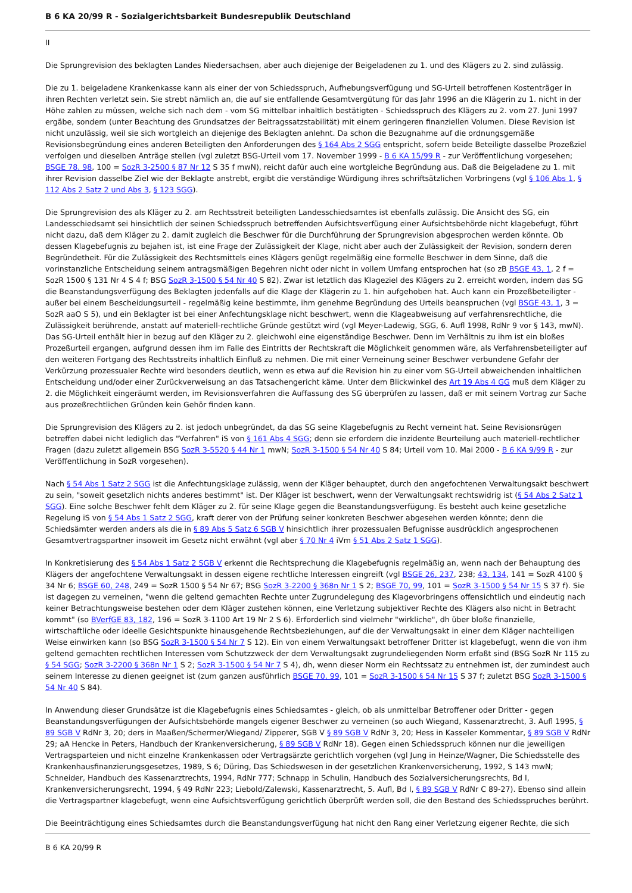B 6 KA 20/99 R - Sozialgerichtsbarkeit Bundesrepublik Deutschland
II
Die Sprungrevision des beklagten Landes Niedersachsen, aber auch diejenige der Beigeladenen zu 1. und des Klägers zu 2. sind zulässig.
Die zu 1. beigeladene Krankenkasse kann als einer der von Schiedsspruch, Aufhebungsverfügung und SG-Urteil betroffenen Kostenträger in ihren Rechten verletzt sein. Sie strebt nämlich an, die auf sie entfallende Gesamtvergütung für das Jahr 1996 an die Klägerin zu 1. nicht in der Höhe zahlen zu müssen, welche sich nach dem - vom SG mittelbar inhaltlich bestätigten - Schiedsspruch des Klägers zu 2. vom 27. Juni 1997 ergäbe, sondern (unter Beachtung des Grundsatzes der Beitragssatzstabilität) mit einem geringeren finanziellen Volumen. Diese Revision ist nicht unzulässig, weil sie sich wortgleich an diejenige des Beklagten anlehnt. Da schon die Bezugnahme auf die ordnungsgemäße Revisionsbegründung eines anderen Beteiligten den Anforderungen des § 164 Abs 2 SGG entspricht, sofern beide Beteiligte dasselbe Prozeßziel verfolgen und dieselben Anträge stellen (vgl zuletzt BSG-Urteil vom 17. November 1999 - B 6 KA 15/99 R - zur Veröffentlichung vorgesehen; BSGE 78, 98, 100 = SozR 3-2500 § 87 Nr 12 S 35 f mwN), reicht dafür auch eine wortgleiche Begründung aus. Daß die Beigeladene zu 1. mit ihrer Revision dasselbe Ziel wie der Beklagte anstrebt, ergibt die verständige Würdigung ihres schriftsätzlichen Vorbringens (vgl § 106 Abs 1, § 112 Abs 2 Satz 2 und Abs 3, § 123 SGG).
Die Sprungrevision des als Kläger zu 2. am Rechtsstreit beteiligten Landesschiedsamtes ist ebenfalls zulässig. Die Ansicht des SG, ein Landesschiedsamt sei hinsichtlich der seinen Schiedsspruch betreffenden Aufsichtsverfügung einer Aufsichtsbehörde nicht klagebefugt, führt nicht dazu, daß dem Kläger zu 2. damit zugleich die Beschwer für die Durchführung der Sprungrevision abgesprochen werden könnte. Ob dessen Klagebefugnis zu bejahen ist, ist eine Frage der Zulässigkeit der Klage, nicht aber auch der Zulässigkeit der Revision, sondern deren Begründetheit. Für die Zulässigkeit des Rechtsmittels eines Klägers genügt regelmäßig eine formelle Beschwer in dem Sinne, daß die vorinstanzliche Entscheidung seinem antragsmäßigen Begehren nicht oder nicht in vollem Umfang entsprochen hat (so zB BSGE 43, 1, 2 f = SozR 1500 § 131 Nr 4 S 4 f; BSG SozR 3-1500 § 54 Nr 40 S 82). Zwar ist letztlich das Klageziel des Klägers zu 2. erreicht worden, indem das SG die Beanstandungsverfügung des Beklagten jedenfalls auf die Klage der Klägerin zu 1. hin aufgehoben hat. Auch kann ein Prozeßbeteiligter - außer bei einem Bescheidungsurteil - regelmäßig keine bestimmte, ihm genehme Begründung des Urteils beanspruchen (vgl BSGE 43, 1, 3 = SozR aaO S 5), und ein Beklagter ist bei einer Anfechtungsklage nicht beschwert, wenn die Klageabweisung auf verfahrensrechtliche, die Zulässigkeit berührende, anstatt auf materiell-rechtliche Gründe gestützt wird (vgl Meyer-Ladewig, SGG, 6. Aufl 1998, RdNr 9 vor § 143, mwN). Das SG-Urteil enthält hier in bezug auf den Kläger zu 2. gleichwohl eine eigenständige Beschwer. Denn im Verhältnis zu ihm ist ein bloßes Prozeßurteil ergangen, aufgrund dessen ihm im Falle des Eintritts der Rechtskraft die Möglichkeit genommen wäre, als Verfahrensbeteiligter auf den weiteren Fortgang des Rechtsstreits inhaltlich Einfluß zu nehmen. Die mit einer Verneinung seiner Beschwer verbundene Gefahr der Verkürzung prozessualer Rechte wird besonders deutlich, wenn es etwa auf die Revision hin zu einer vom SG-Urteil abweichenden inhaltlichen Entscheidung und/oder einer Zurückverweisung an das Tatsachengericht käme. Unter dem Blickwinkel des Art 19 Abs 4 GG muß dem Kläger zu 2. die Möglichkeit eingeräumt werden, im Revisionsverfahren die Auffassung des SG überprüfen zu lassen, daß er mit seinem Vortrag zur Sache aus prozeßrechtlichen Gründen kein Gehör finden kann.
Die Sprungrevision des Klägers zu 2. ist jedoch unbegründet, da das SG seine Klagebefugnis zu Recht verneint hat. Seine Revisionsrügen betreffen dabei nicht lediglich das "Verfahren" iS von § 161 Abs 4 SGG; denn sie erfordern die inzidente Beurteilung auch materiell-rechtlicher Fragen (dazu zuletzt allgemein BSG SozR 3-5520 § 44 Nr 1 mwN; SozR 3-1500 § 54 Nr 40 S 84; Urteil vom 10. Mai 2000 - B 6 KA 9/99 R - zur Veröffentlichung in SozR vorgesehen).
Nach § 54 Abs 1 Satz 2 SGG ist die Anfechtungsklage zulässig, wenn der Kläger behauptet, durch den angefochtenen Verwaltungsakt beschwert zu sein, "soweit gesetzlich nichts anderes bestimmt" ist. Der Kläger ist beschwert, wenn der Verwaltungsakt rechtswidrig ist (§ 54 Abs 2 Satz 1 SGG). Eine solche Beschwer fehlt dem Kläger zu 2. für seine Klage gegen die Beanstandungsverfügung. Es besteht auch keine gesetzliche Regelung iS von § 54 Abs 1 Satz 2 SGG, kraft derer von der Prüfung seiner konkreten Beschwer abgesehen werden könnte; denn die Schiedsämter werden anders als die in § 89 Abs 5 Satz 6 SGB V hinsichtlich ihrer prozessualen Befugnisse ausdrücklich angesprochenen Gesamtvertragspartner insoweit im Gesetz nicht erwähnt (vgl aber § 70 Nr 4 iVm § 51 Abs 2 Satz 1 SGG).
In Konkretisierung des § 54 Abs 1 Satz 2 SGB V erkennt die Rechtsprechung die Klagebefugnis regelmäßig an, wenn nach der Behauptung des Klägers der angefochtene Verwaltungsakt in dessen eigene rechtliche Interessen eingreift (vgl BSGE 26, 237, 238; 43, 134, 141 = SozR 4100 § 34 Nr 6; BSGE 60, 248, 249 = SozR 1500 § 54 Nr 67; BSG SozR 3-2200 § 368n Nr 1 S 2; BSGE 70, 99, 101 = SozR 3-1500 § 54 Nr 15 S 37 f). Sie ist dagegen zu verneinen, "wenn die geltend gemachten Rechte unter Zugrundelegung des Klagevorbringens offensichtlich und eindeutig nach keiner Betrachtungsweise bestehen oder dem Kläger zustehen können, eine Verletzung subjektiver Rechte des Klägers also nicht in Betracht kommt" (so BVerfGE 83, 182, 196 = SozR 3-1100 Art 19 Nr 2 S 6). Erforderlich sind vielmehr "wirkliche", dh über bloße finanzielle, wirtschaftliche oder ideelle Gesichtspunkte hinausgehende Rechtsbeziehungen, auf die der Verwaltungsakt in einer dem Kläger nachteiligen Weise einwirken kann (so BSG SozR 3-1500 § 54 Nr 7 S 12). Ein von einem Verwaltungsakt betroffener Dritter ist klagebefugt, wenn die von ihm geltend gemachten rechtlichen Interessen vom Schutzzweck der dem Verwaltungsakt zugrundeliegenden Norm erfaßt sind (BSG SozR Nr 115 zu § 54 SGG; SozR 3-2200 § 368n Nr 1 S 2; SozR 3-1500 § 54 Nr 7 S 4), dh, wenn dieser Norm ein Rechtssatz zu entnehmen ist, der zumindest auch seinem Interesse zu dienen geeignet ist (zum ganzen ausführlich BSGE 70, 99, 101 = SozR 3-1500 § 54 Nr 15 S 37 f; zuletzt BSG SozR 3-1500 § 54 Nr 40 S 84).
In Anwendung dieser Grundsätze ist die Klagebefugnis eines Schiedsamtes - gleich, ob als unmittelbar Betroffener oder Dritter - gegen Beanstandungsverfügungen der Aufsichtsbehörde mangels eigener Beschwer zu verneinen (so auch Wiegand, Kassenarztrecht, 3. Aufl 1995, § 89 SGB V RdNr 3, 20; ders in Maaßen/Schermer/Wiegand/ Zipperer, SGB V § 89 SGB V RdNr 3, 20; Hess in Kasseler Kommentar, § 89 SGB V RdNr 29; aA Hencke in Peters, Handbuch der Krankenversicherung, § 89 SGB V RdNr 18). Gegen einen Schiedsspruch können nur die jeweiligen Vertragsparteien und nicht einzelne Krankenkassen oder Vertragsärzte gerichtlich vorgehen (vgl Jung in Heinze/Wagner, Die Schiedsstelle des Krankenhausfinanzierungsgesetzes, 1989, S 6; Düring, Das Schiedswesen in der gesetzlichen Krankenversicherung, 1992, S 143 mwN; Schneider, Handbuch des Kassenarztrechts, 1994, RdNr 777; Schnapp in Schulin, Handbuch des Sozialversicherungsrechts, Bd I, Krankenversicherungsrecht, 1994, § 49 RdNr 223; Liebold/Zalewski, Kassenarztrecht, 5. Aufl, Bd I, § 89 SGB V RdNr C 89-27). Ebenso sind allein die Vertragspartner klagebefugt, wenn eine Aufsichtsverfügung gerichtlich überprüft werden soll, die den Bestand des Schiedsspruches berührt.
Die Beeinträchtigung eines Schiedsamtes durch die Beanstandungsverfügung hat nicht den Rang einer Verletzung eigener Rechte, die sich
B 6 KA 20/99 R